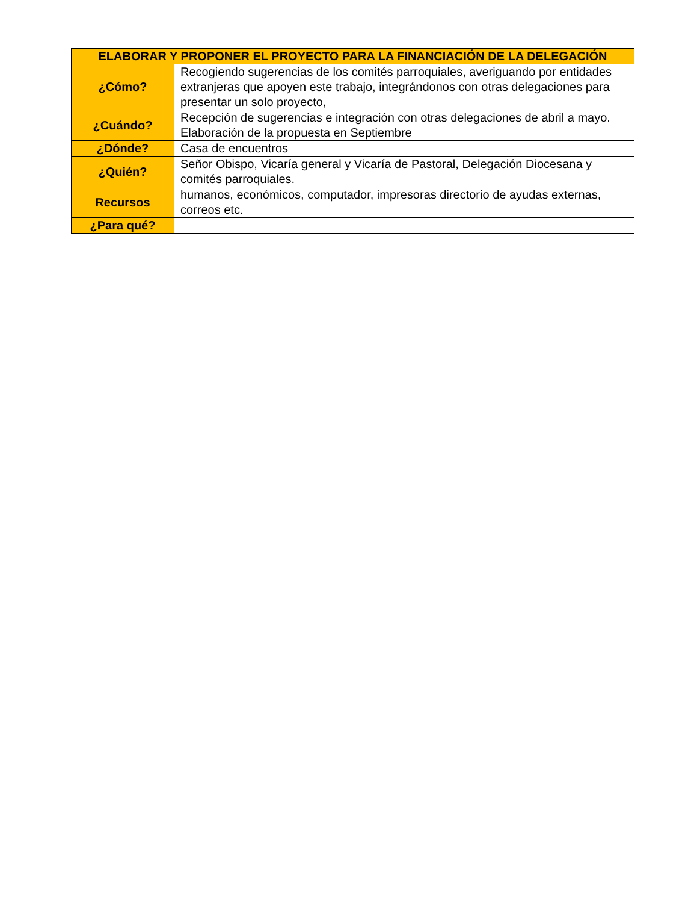| ELABORAR Y PROPONER EL PROYECTO PARA LA FINANCIACIÓN DE LA DELEGACIÓN | |
| --- | --- |
| ¿Cómo? | Recogiendo sugerencias de los comités parroquiales, averiguando por entidades extranjeras que apoyen este trabajo, integrándonos con otras delegaciones para presentar un solo proyecto, |
| ¿Cuándo? | Recepción de sugerencias e integración con otras delegaciones de abril a mayo. Elaboración de la propuesta en Septiembre |
| ¿Dónde? | Casa de encuentros |
| ¿Quién? | Señor Obispo, Vicaría general y Vicaría de Pastoral, Delegación Diocesana y comités parroquiales. |
| Recursos | humanos, económicos, computador, impresoras directorio de ayudas externas, correos etc. |
| ¿Para qué? | |